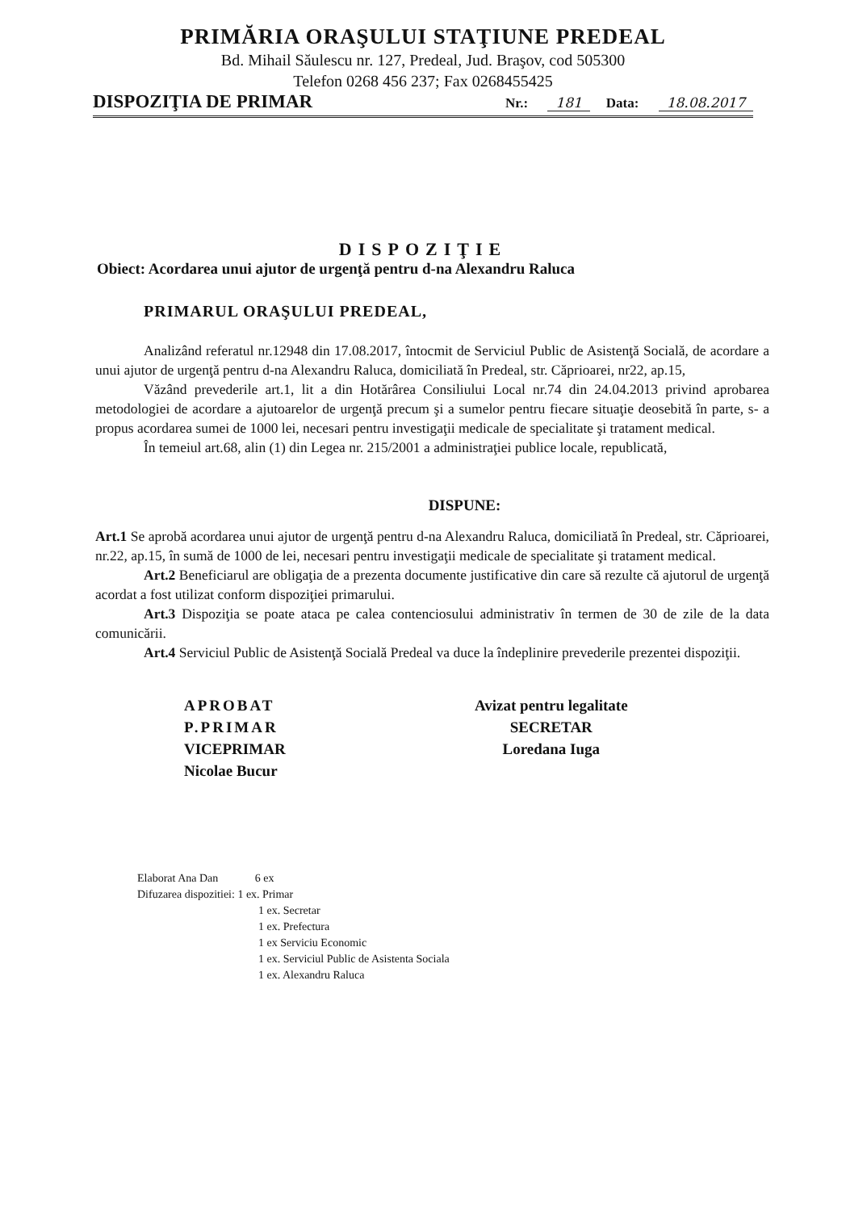PRIMĂRIA ORAŞULUI STAŢIUNE PREDEAL
Bd. Mihail Săulescu nr. 127, Predeal, Jud. Braşov, cod 505300
Telefon 0268 456 237; Fax 0268455425
DISPOZIŢIA DE PRIMAR
Nr.: 181 Data: 18.08.2017
DISPOZIŢIE
Obiect: Acordarea unui ajutor de urgenţă pentru d-na Alexandru Raluca
PRIMARUL ORAŞULUI PREDEAL,
Analizând referatul nr.12948 din 17.08.2017, întocmit de Serviciul Public de Asistenţă Socială, de acordare a unui ajutor de urgenţă pentru d-na Alexandru Raluca, domiciliată în Predeal, str. Căprioarei, nr22, ap.15,
Văzând prevederile art.1, lit a din Hotărârea Consiliului Local nr.74 din 24.04.2013 privind aprobarea metodologiei de acordare a ajutoarelor de urgenţă precum şi a sumelor pentru fiecare situaţie deosebită în parte, s- a propus acordarea sumei de 1000 lei, necesari pentru investigaţii medicale de specialitate şi tratament medical.
În temeiul art.68, alin (1) din Legea nr. 215/2001 a administraţiei publice locale, republicată,
DISPUNE:
Art.1 Se aprobă acordarea unui ajutor de urgenţă pentru d-na Alexandru Raluca, domiciliată în Predeal, str. Căprioarei, nr.22, ap.15, în sumă de 1000 de lei, necesari pentru investigaţii medicale de specialitate şi tratament medical.
Art.2 Beneficiarul are obligaţia de a prezenta documente justificative din care să rezulte că ajutorul de urgenţă acordat a fost utilizat conform dispoziţiei primarului.
Art.3 Dispoziţia se poate ataca pe calea contenciosului administrativ în termen de 30 de zile de la data comunicării.
Art.4 Serviciul Public de Asistenţă Socială Predeal va duce la îndeplinire prevederile prezentei dispoziţii.
APROBAT
P.PRIMAR
VICEPRIMAR
Nicolae Bucur
Avizat pentru legalitate
SECRETAR
Loredana Iuga
Elaborat Ana Dan 6 ex
Difuzarea dispozitiei: 1 ex. Primar
1 ex. Secretar
1 ex. Prefectura
1 ex Serviciu Economic
1 ex. Serviciul Public de Asistenta Sociala
1 ex. Alexandru Raluca